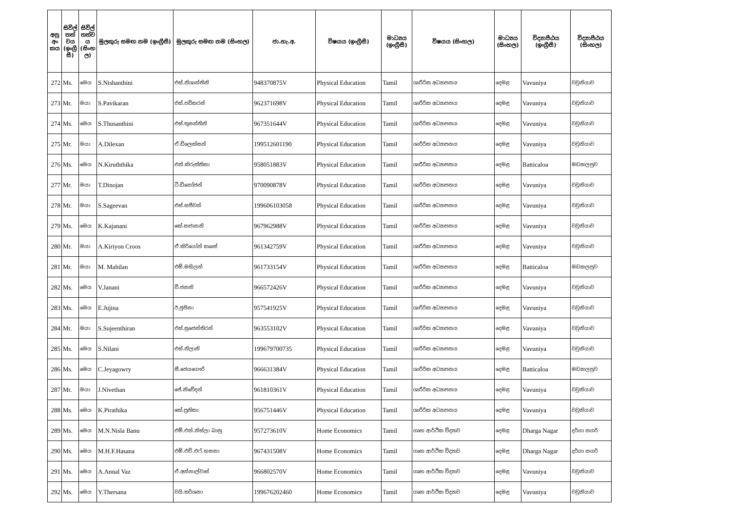| අනු අං කය | සිවිල් තත් වය (ඉංග්‍රී සී) | සිවිල් තත්ව ය (සිංහ ල) | මුලකුරු සමඟ නම (ඉංග්‍රීසී) | මුලකුරු සමඟ නම (සිංහල) | ජා.හැ.අ. | විෂයය (ඉංග්‍රීසී) | මාධ්‍යය (ඉංග්‍රීසී) | විෂයය (සිංහල) | මාධ්‍යය (සිංහල) | විද්‍යාපීඨය (ඉංග්‍රීසී) | විද්‍යාපීඨය (සිංහල) |
| --- | --- | --- | --- | --- | --- | --- | --- | --- | --- | --- | --- |
| 272 | Ms. | මෙය | S.Nishanthini | එස්.නිශාන්තිනි | 948370875V | Physical Education | Tamil | ශාරීරික අධ්‍යාපනය | දෙමළ | Vavuniya | වවුනියාව |
| 273 | Mr. | මයා | S.Pavikaran | එස්.පවිකරන් | 962371698V | Physical Education | Tamil | ශාරීරික අධ්‍යාපනය | දෙමළ | Vavuniya | වවුනියාව |
| 274 | Ms. | මෙය | S.Thusanthini | එස්.තුසන්තිනි | 967351644V | Physical Education | Tamil | ශාරීරික අධ්‍යාපනය | දෙමළ | Vavuniya | වවුනියාව |
| 275 | Mr. | මයා | A.Dilexan | ඒ.ඩිලෙක්සන් | 199512601190 | Physical Education | Tamil | ශාරීරික අධ්‍යාපනය | දෙමළ | Vavuniya | වවුනියාව |
| 276 | Ms. | මෙය | N.Kiruththika | එන්.කිරුත්තිකා | 958051883V | Physical Education | Tamil | ශාරීරික අධ්‍යාපනය | දෙමළ | Batticaloa | මඩකලපුව |
| 277 | Mr. | මයා | T.Dinojan | ටී.ඩිනෝජන් | 970090878V | Physical Education | Tamil | ශාරීරික අධ්‍යාපනය | දෙමළ | Vavuniya | වවුනියාව |
| 278 | Mr. | මයා | S.Sageevan | එස්.සජීවන් | 199606103058 | Physical Education | Tamil | ශාරීරික අධ්‍යාපනය | දෙමළ | Vavuniya | වවුනියාව |
| 279 | Ms. | මෙය | K.Kajanani | කේ.කජානනි | 967962988V | Physical Education | Tamil | ශාරීරික අධ්‍යාපනය | දෙමළ | Vavuniya | වවුනියාව |
| 280 | Mr. | මයා | A.Kiriyon Croos | ඒ.කිරියෝන් කෲස් | 961342759V | Physical Education | Tamil | ශාරීරික අධ්‍යාපනය | දෙමළ | Vavuniya | වවුනියාව |
| 281 | Mr. | මයා | M. Mahilan | එම්.මහිලන් | 961733154V | Physical Education | Tamil | ශාරීරික අධ්‍යාපනය | දෙමළ | Batticaloa | මඩකලපුව |
| 282 | Ms. | මෙය | V.Janani | වී.ජනනි | 966572426V | Physical Education | Tamil | ශාරීරික අධ්‍යාපනය | දෙමළ | Vavuniya | වවුනියාව |
| 283 | Ms. | මෙය | E.Jujina | ඊ.ජුජිනා | 957541925V | Physical Education | Tamil | ශාරීරික අධ්‍යාපනය | දෙමළ | Vavuniya | වවුනියාව |
| 284 | Mr. | මයා | S.Sujeenthiran | එස්.සුජෙන්තිරන් | 963553102V | Physical Education | Tamil | ශාරීරික අධ්‍යාපනය | දෙමළ | Vavuniya | වවුනියාව |
| 285 | Ms. | මෙය | S.Nilani | එස්.නිලානි | 199679700735 | Physical Education | Tamil | ශාරීරික අධ්‍යාපනය | දෙමළ | Vavuniya | වවුනියාව |
| 286 | Ms. | මෙය | C.Jeyagowry | සී.ජෙයගෞරි | 966631384V | Physical Education | Tamil | ශාරීරික අධ්‍යාපනය | දෙමළ | Batticaloa | මඩකලපුව |
| 287 | Mr. | මයා | J.Nivethan | ජේ.නිවේදන් | 961810361V | Physical Education | Tamil | ශාරීරික අධ්‍යාපනය | දෙමළ | Vavuniya | වවුනියාව |
| 288 | Ms. | මෙය | K.Pirathika | කේ.ප්‍රතිකා | 956751446V | Physical Education | Tamil | ශාරීරික අධ්‍යාපනය | දෙමළ | Vavuniya | වවුනියාව |
| 289 | Ms. | මෙය | M.N.Nisla Banu | එම්.එන්.නිස්ලා බානු | 957273610V | Home Economics | Tamil | ගෘහ ආර්ථික විද්‍යාව | දෙමළ | Dharga Nagar | දර්ගා නගර් |
| 290 | Ms. | මෙය | M.H.F.Hasana | එම්.එච්.එෆ්.හසනා | 967431508V | Home Economics | Tamil | ගෘහ ආර්ථික විද්‍යාව | දෙමළ | Dharga Nagar | දර්ගා නගර් |
| 291 | Ms. | මෙය | A.Annal Vaz | ඒ.අන්නාල්වාස් | 966802570V | Home Economics | Tamil | ගෘහ ආර්ථික විද්‍යාව | දෙමළ | Vavuniya | වවුනියාව |
| 292 | Ms. | මෙය | Y.Thersana | වයි.තර්ශනා | 199676202460 | Home Economics | Tamil | ගෘහ ආර්ථික විද්‍යාව | දෙමළ | Vavuniya | වවුනියාව |